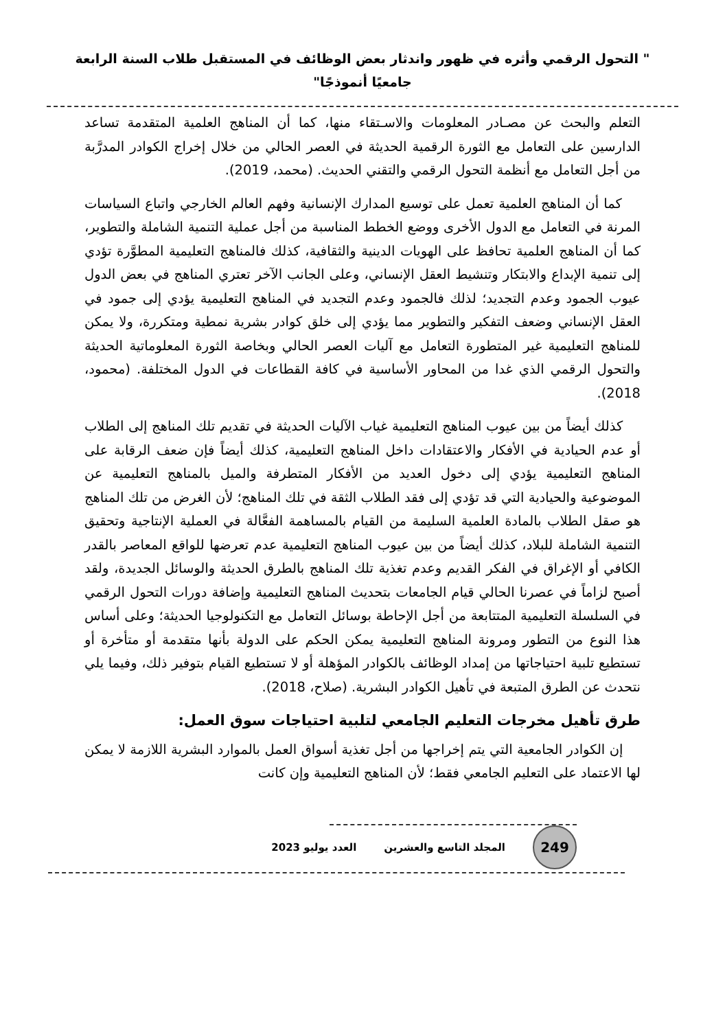" التحول الرقمي وأثره في ظهور واندثار بعض الوظائف في المستقبل طلاب السنة الرابعة جامعيًا أنموذجًا"
التعلم والبحث عن مصـادر المعلومات والاسـتقاء منها، كما أن المناهج العلمية المتقدمة تساعد الدارسين على التعامل مع الثورة الرقمية الحديثة في العصر الحالي من خلال إخراج الكوادر المدرَّبة من أجل التعامل مع أنظمة التحول الرقمي والتقني الحديث. (محمد، 2019).
كما أن المناهج العلمية تعمل على توسيع المدارك الإنسانية وفهم العالم الخارجي واتباع السياسات المرنة في التعامل مع الدول الأخرى ووضع الخطط المناسبة من أجل عملية التنمية الشاملة والتطوير، كما أن المناهج العلمية تحافظ على الهويات الدينية والثقافية، كذلك فالمناهج التعليمية المطوَّرة تؤدي إلى تنمية الإبداع والابتكار وتنشيط العقل الإنساني، وعلى الجانب الآخر تعتري المناهج في بعض الدول عيوب الجمود وعدم التجديد؛ لذلك فالجمود وعدم التجديد في المناهج التعليمية يؤدي إلى جمود في العقل الإنساني وضعف التفكير والتطوير مما يؤدي إلى خلق كوادر بشرية نمطية ومتكررة، ولا يمكن للمناهج التعليمية غير المتطورة التعامل مع آليات العصر الحالي وبخاصة الثورة المعلوماتية الحديثة والتحول الرقمي الذي غدا من المحاور الأساسية في كافة القطاعات في الدول المختلفة. (محمود، 2018).
كذلك أيضاً من بين عيوب المناهج التعليمية غياب الآليات الحديثة في تقديم تلك المناهج إلى الطلاب أو عدم الحيادية في الأفكار والاعتقادات داخل المناهج التعليمية، كذلك أيضاً فإن ضعف الرقابة على المناهج التعليمية يؤدي إلى دخول العديد من الأفكار المتطرفة والميل بالمناهج التعليمية عن الموضوعية والحيادية التي قد تؤدي إلى فقد الطلاب الثقة في تلك المناهج؛ لأن الغرض من تلك المناهج هو صقل الطلاب بالمادة العلمية السليمة من القيام بالمساهمة الفعَّالة في العملية الإنتاجية وتحقيق التنمية الشاملة للبلاد، كذلك أيضاً من بين عيوب المناهج التعليمية عدم تعرضها للواقع المعاصر بالقدر الكافي أو الإغراق في الفكر القديم وعدم تغذية تلك المناهج بالطرق الحديثة والوسائل الجديدة، ولقد أصبح لزاماً في عصرنا الحالي قيام الجامعات بتحديث المناهج التعليمية وإضافة دورات التحول الرقمي في السلسلة التعليمية المتتابعة من أجل الإحاطة بوسائل التعامل مع التكنولوجيا الحديثة؛ وعلى أساس هذا النوع من التطور ومرونة المناهج التعليمية يمكن الحكم على الدولة بأنها متقدمة أو متأخرة أو تستطيع تلبية احتياجاتها من إمداد الوظائف بالكوادر المؤهلة أو لا تستطيع القيام بتوفير ذلك، وفيما يلي نتحدث عن الطرق المتبعة في تأهيل الكوادر البشرية. (صلاح، 2018).
طرق تأهيل مخرجات التعليم الجامعي لتلبية احتياجات سوق العمل:
إن الكوادر الجامعية التي يتم إخراجها من أجل تغذية أسواق العمل بالموارد البشرية اللازمة لا يمكن لها الاعتماد على التعليم الجامعي فقط؛ لأن المناهج التعليمية وإن كانت
249
المجلد التاسع والعشرين العدد يوليو 2023